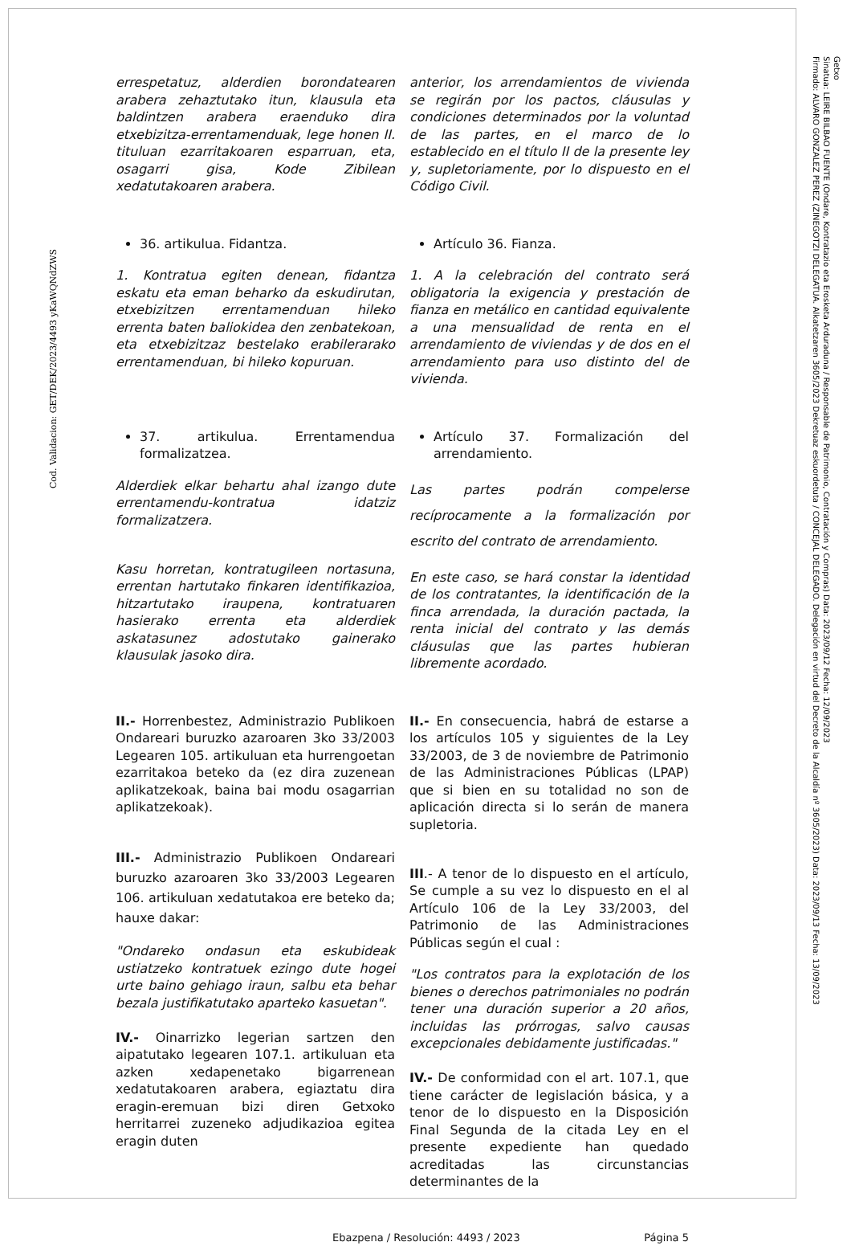Cod. Validacion: GET/DEK/2023/4493 yKaWQNdZWS
Getxo
Sinatua: LEIRE BILBAO FUENTE (Ondare, Kontratazio eta Erosketa Arduraduna / Responsable de Patrimonio, Contratación y Compras) Data: 2023/09/12 Fecha: 12/09/2023
Firmado: ALVARO GONZALEZ PEREZ (ZINEGOTZI DELEGATUA. Alkatetzaren 3605/2023 Dekretuaz eskuordetuta / CONCEJAL DELEGADO. Delegación en virtud del Decreto de la Alcaldía nº 3605/2023) Data: 2023/09/13 Fecha: 13/09/2023
errespetatuz, alderdien borondatearen arabera zehaztutako itun, klausula eta baldintzen arabera eraenduko dira etxebizitza-errentamenduak, lege honen II. tituluan ezarritakoaren esparruan, eta, osagarri gisa, Kode Zibilean xedatutakoaren arabera.
anterior, los arrendamientos de vivienda se regirán por los pactos, cláusulas y condiciones determinados por la voluntad de las partes, en el marco de lo establecido en el título II de la presente ley y, supletoriamente, por lo dispuesto en el Código Civil.
36. artikulua. Fidantza.
1. Kontratua egiten denean, fidantza eskatu eta eman beharko da eskudirutan, etxebizitzen errentamenduan hileko errenta baten baliokidea den zenbatekoan, eta etxebizitzaz bestelako erabilerarako errentamenduan, bi hileko kopuruan.
Artículo 36. Fianza.
1. A la celebración del contrato será obligatoria la exigencia y prestación de fianza en metálico en cantidad equivalente a una mensualidad de renta en el arrendamiento de viviendas y de dos en el arrendamiento para uso distinto del de vivienda.
37. artikulua. Errentamendua formalizatzea.
Alderdiek elkar behartu ahal izango dute errentamendu-kontratua idatziz formalizatzera.
Kasu horretan, kontratugileen nortasuna, errentan hartutako finkaren identifikazioa, hitzartutako iraupena, kontratuaren hasierako errenta eta alderdiek askatasunez adostutako gainerako klausulak jasoko dira.
Artículo 37. Formalización del arrendamiento.
Las partes podrán compelerse recíprocamente a la formalización por escrito del contrato de arrendamiento.
En este caso, se hará constar la identidad de los contratantes, la identificación de la finca arrendada, la duración pactada, la renta inicial del contrato y las demás cláusulas que las partes hubieran libremente acordado.
II.- Horrenbestez, Administrazio Publikoen Ondareari buruzko azaroaren 3ko 33/2003 Legearen 105. artikuluan eta hurrengoetan ezarritakoa beteko da (ez dira zuzenean aplikatzekoak, baina bai modu osagarrian aplikatzekoak).
III.- Administrazio Publikoen Ondareari buruzko azaroaren 3ko 33/2003 Legearen 106. artikuluan xedatutakoa ere beteko da; hauxe dakar:
"Ondareko ondasun eta eskubideak ustiatzeko kontratuek ezingo dute hogei urte baino gehiago iraun, salbu eta behar bezala justifikatutako aparteko kasuetan".
IV.- Oinarrizko legerian sartzen den aipatutako legearen 107.1. artikuluan eta azken xedapenetako bigarrenean xedatutakoaren arabera, egiaztatu dira eragin-eremuan bizi diren Getxoko herritarrei zuzeneko adjudikazioa egitea eragin duten
II.- En consecuencia, habrá de estarse a los artículos 105 y siguientes de la Ley 33/2003, de 3 de noviembre de Patrimonio de las Administraciones Públicas (LPAP) que si bien en su totalidad no son de aplicación directa si lo serán de manera supletoria.
III.- A tenor de lo dispuesto en el artículo, Se cumple a su vez lo dispuesto en el al Artículo 106 de la Ley 33/2003, del Patrimonio de las Administraciones Públicas según el cual :
"Los contratos para la explotación de los bienes o derechos patrimoniales no podrán tener una duración superior a 20 años, incluidas las prórrogas, salvo causas excepcionales debidamente justificadas."
IV.- De conformidad con el art. 107.1, que tiene carácter de legislación básica, y a tenor de lo dispuesto en la Disposición Final Segunda de la citada Ley en el presente expediente han quedado acreditadas las circunstancias determinantes de la
Ebazpena / Resolución: 4493 / 2023 Página 5